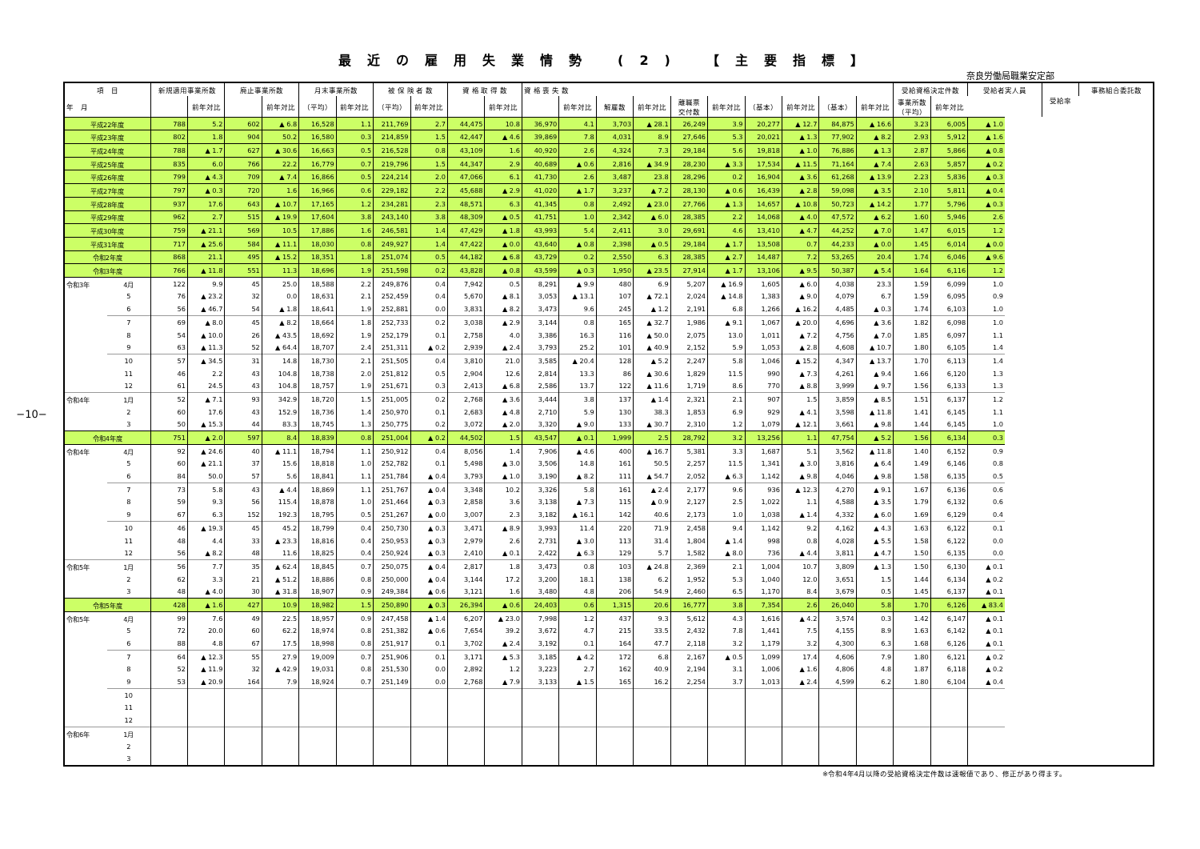−10−
最近の雇用失業情勢 (2) 【主要指標】
奈良労働局職業安定部
| 項 目 | | 新規適用事業所数 | | 廃止事業所数 | | 月末事業所数 | | 被 保 険 者 数 | | 資 格 取 得 数 | | 資 格 喪 失 数 | | | | | | | | | | 受給資格決定件数 | | 受給者実人員 | 受給率 | 事務組合委託数 |
| --- | --- | --- | --- | --- | --- | --- | --- | --- | --- | --- | --- | --- | --- | --- | --- | --- | --- | --- | --- | --- | --- | --- | --- | --- | --- | --- |
| 年 月 | | | 前年対比 | | 前年対比 | （平均） | 前年対比 | （平均） | 前年対比 | | 前年対比 | | 前年対比 | 解雇数 | 前年対比 | 離職票 交付数 | 前年対比 | （基本） | 前年対比 | （基本） | 前年対比 | 事業所数 （平均） | 前年対比 | | | |
| 平成22年度 | | 788 | 5.2 | 602 | ▲ 6.8 | 16,528 | 1.1 | 211,769 | 2.7 | 44,475 | 10.8 | 36,970 | 4.1 | 3,703 | ▲ 28.1 | 26,249 | 3.9 | 20,277 | ▲ 12.7 | 84,875 | ▲ 16.6 | 3.23 | 6,005 | ▲ 1.0 | | |
| 平成23年度 | | 802 | 1.8 | 904 | 50.2 | 16,580 | 0.3 | 214,859 | 1.5 | 42,447 | ▲ 4.6 | 39,869 | 7.8 | 4,031 | 8.9 | 27,646 | 5.3 | 20,021 | ▲ 1.3 | 77,902 | ▲ 8.2 | 2.93 | 5,912 | ▲ 1.6 | | |
| 平成24年度 | | 788 | ▲ 1.7 | 627 | ▲ 30.6 | 16,663 | 0.5 | 216,528 | 0.8 | 43,109 | 1.6 | 40,920 | 2.6 | 4,324 | 7.3 | 29,184 | 5.6 | 19,818 | ▲ 1.0 | 76,886 | ▲ 1.3 | 2.87 | 5,866 | ▲ 0.8 | | |
| 平成25年度 | | 835 | 6.0 | 766 | 22.2 | 16,779 | 0.7 | 219,796 | 1.5 | 44,347 | 2.9 | 40,689 | ▲ 0.6 | 2,816 | ▲ 34.9 | 28,230 | ▲ 3.3 | 17,534 | ▲ 11.5 | 71,164 | ▲ 7.4 | 2.63 | 5,857 | ▲ 0.2 | | |
| 平成26年度 | | 799 | ▲ 4.3 | 709 | ▲ 7.4 | 16,866 | 0.5 | 224,214 | 2.0 | 47,066 | 6.1 | 41,730 | 2.6 | 3,487 | 23.8 | 28,296 | 0.2 | 16,904 | ▲ 3.6 | 61,268 | ▲ 13.9 | 2.23 | 5,836 | ▲ 0.3 | | |
| 平成27年度 | | 797 | ▲ 0.3 | 720 | 1.6 | 16,966 | 0.6 | 229,182 | 2.2 | 45,688 | ▲ 2.9 | 41,020 | ▲ 1.7 | 3,237 | ▲ 7.2 | 28,130 | ▲ 0.6 | 16,439 | ▲ 2.8 | 59,098 | ▲ 3.5 | 2.10 | 5,811 | ▲ 0.4 | | |
| 平成28年度 | | 937 | 17.6 | 643 | ▲ 10.7 | 17,165 | 1.2 | 234,281 | 2.3 | 48,571 | 6.3 | 41,345 | 0.8 | 2,492 | ▲ 23.0 | 27,766 | ▲ 1.3 | 14,657 | ▲ 10.8 | 50,723 | ▲ 14.2 | 1.77 | 5,796 | ▲ 0.3 | | |
| 平成29年度 | | 962 | 2.7 | 515 | ▲ 19.9 | 17,604 | 3.8 | 243,140 | 3.8 | 48,309 | ▲ 0.5 | 41,751 | 1.0 | 2,342 | ▲ 6.0 | 28,385 | 2.2 | 14,068 | ▲ 4.0 | 47,572 | ▲ 6.2 | 1.60 | 5,946 | 2.6 | | |
| 平成30年度 | | 759 | ▲ 21.1 | 569 | 10.5 | 17,886 | 1.6 | 246,581 | 1.4 | 47,429 | ▲ 1.8 | 43,993 | 5.4 | 2,411 | 3.0 | 29,691 | 4.6 | 13,410 | ▲ 4.7 | 44,252 | ▲ 7.0 | 1.47 | 6,015 | 1.2 | | |
| 平成31年度 | | 717 | ▲ 25.6 | 584 | ▲ 11.1 | 18,030 | 0.8 | 249,927 | 1.4 | 47,422 | ▲ 0.0 | 43,640 | ▲ 0.8 | 2,398 | ▲ 0.5 | 29,184 | ▲ 1.7 | 13,508 | 0.7 | 44,233 | ▲ 0.0 | 1.45 | 6,014 | ▲ 0.0 | | |
| 令和2年度 | | 868 | 21.1 | 495 | ▲ 15.2 | 18,351 | 1.8 | 251,074 | 0.5 | 44,182 | ▲ 6.8 | 43,729 | 0.2 | 2,550 | 6.3 | 28,385 | ▲ 2.7 | 14,487 | 7.2 | 53,265 | 20.4 | 1.74 | 6,046 | ▲ 9.6 | | |
| 令和3年度 | | 766 | ▲ 11.8 | 551 | 11.3 | 18,696 | 1.9 | 251,598 | 0.2 | 43,828 | ▲ 0.8 | 43,599 | ▲ 0.3 | 1,950 | ▲ 23.5 | 27,914 | ▲ 1.7 | 13,106 | ▲ 9.5 | 50,387 | ▲ 5.4 | 1.64 | 6,116 | 1.2 | | |
| 令和3年 | 4月 | 122 | 9.9 | 45 | 25.0 | 18,588 | 2.2 | 249,876 | 0.4 | 7,942 | 0.5 | 8,291 | ▲ 9.9 | 480 | 6.9 | 5,207 | ▲ 16.9 | 1,605 | ▲ 6.0 | 4,038 | 23.3 | 1.59 | 6,099 | 1.0 | | |
| | 5 | 76 | ▲ 23.2 | 32 | 0.0 | 18,631 | 2.1 | 252,459 | 0.4 | 5,670 | ▲ 8.1 | 3,053 | ▲ 13.1 | 107 | ▲ 72.1 | 2,024 | ▲ 14.8 | 1,383 | ▲ 9.0 | 4,079 | 6.7 | 1.59 | 6,095 | 0.9 | | |
| | 6 | 56 | ▲ 46.7 | 54 | ▲ 1.8 | 18,641 | 1.9 | 252,881 | 0.0 | 3,831 | ▲ 8.2 | 3,473 | 9.6 | 245 | ▲ 1.2 | 2,191 | 6.8 | 1,266 | ▲ 16.2 | 4,485 | ▲ 0.3 | 1.74 | 6,103 | 1.0 | | |
| | 7 | 69 | ▲ 8.0 | 45 | ▲ 8.2 | 18,664 | 1.8 | 252,733 | 0.2 | 3,038 | ▲ 2.9 | 3,144 | 0.8 | 165 | ▲ 32.7 | 1,986 | ▲ 9.1 | 1,067 | ▲ 20.0 | 4,696 | ▲ 3.6 | 1.82 | 6,098 | 1.0 | | |
| | 8 | 54 | ▲ 10.0 | 26 | ▲ 43.5 | 18,692 | 1.9 | 252,179 | 0.1 | 2,758 | 4.0 | 3,386 | 16.3 | 116 | ▲ 50.0 | 2,075 | 13.0 | 1,011 | ▲ 7.2 | 4,756 | ▲ 7.0 | 1.85 | 6,097 | 1.1 | | |
| | 9 | 63 | ▲ 11.3 | 52 | ▲ 64.4 | 18,707 | 2.4 | 251,311 | ▲ 0.2 | 2,939 | ▲ 2.4 | 3,793 | 25.2 | 101 | ▲ 40.9 | 2,152 | 5.9 | 1,053 | ▲ 2.8 | 4,608 | ▲ 10.7 | 1.80 | 6,105 | 1.4 | | |
| | 10 | 57 | ▲ 34.5 | 31 | 14.8 | 18,730 | 2.1 | 251,505 | 0.4 | 3,810 | 21.0 | 3,585 | ▲ 20.4 | 128 | ▲ 5.2 | 2,247 | 5.8 | 1,046 | ▲ 15.2 | 4,347 | ▲ 13.7 | 1.70 | 6,113 | 1.4 | | |
| | 11 | 46 | 2.2 | 43 | 104.8 | 18,738 | 2.0 | 251,812 | 0.5 | 2,904 | 12.6 | 2,814 | 13.3 | 86 | ▲ 30.6 | 1,829 | 11.5 | 990 | ▲ 7.3 | 4,261 | ▲ 9.4 | 1.66 | 6,120 | 1.3 | | |
| | 12 | 61 | 24.5 | 43 | 104.8 | 18,757 | 1.9 | 251,671 | 0.3 | 2,413 | ▲ 6.8 | 2,586 | 13.7 | 122 | ▲ 11.6 | 1,719 | 8.6 | 770 | ▲ 8.8 | 3,999 | ▲ 9.7 | 1.56 | 6,133 | 1.3 | | |
| 令和4年 | 1月 | 52 | ▲ 7.1 | 93 | 342.9 | 18,720 | 1.5 | 251,005 | 0.2 | 2,768 | ▲ 3.6 | 3,444 | 3.8 | 137 | ▲ 1.4 | 2,321 | 2.1 | 907 | 1.5 | 3,859 | ▲ 8.5 | 1.51 | 6,137 | 1.2 | | |
| | 2 | 60 | 17.6 | 43 | 152.9 | 18,736 | 1.4 | 250,970 | 0.1 | 2,683 | ▲ 4.8 | 2,710 | 5.9 | 130 | 38.3 | 1,853 | 6.9 | 929 | ▲ 4.1 | 3,598 | ▲ 11.8 | 1.41 | 6,145 | 1.1 | | |
| | 3 | 50 | ▲ 15.3 | 44 | 83.3 | 18,745 | 1.3 | 250,775 | 0.2 | 3,072 | ▲ 2.0 | 3,320 | ▲ 9.0 | 133 | ▲ 30.7 | 2,310 | 1.2 | 1,079 | ▲ 12.1 | 3,661 | ▲ 9.8 | 1.44 | 6,145 | 1.0 | | |
| 令和4年度 | | 751 | ▲ 2.0 | 597 | 8.4 | 18,839 | 0.8 | 251,004 | ▲ 0.2 | 44,502 | 1.5 | 43,547 | ▲ 0.1 | 1,999 | 2.5 | 28,792 | 3.2 | 13,256 | 1.1 | 47,754 | ▲ 5.2 | 1.56 | 6,134 | 0.3 | | |
| 令和4年 | 4月 | 92 | ▲ 24.6 | 40 | ▲ 11.1 | 18,794 | 1.1 | 250,912 | 0.4 | 8,056 | 1.4 | 7,906 | ▲ 4.6 | 400 | ▲ 16.7 | 5,381 | 3.3 | 1,687 | 5.1 | 3,562 | ▲ 11.8 | 1.40 | 6,152 | 0.9 | | |
| | 5 | 60 | ▲ 21.1 | 37 | 15.6 | 18,818 | 1.0 | 252,782 | 0.1 | 5,498 | ▲ 3.0 | 3,506 | 14.8 | 161 | 50.5 | 2,257 | 11.5 | 1,341 | ▲ 3.0 | 3,816 | ▲ 6.4 | 1.49 | 6,146 | 0.8 | | |
| | 6 | 84 | 50.0 | 57 | 5.6 | 18,841 | 1.1 | 251,784 | ▲ 0.4 | 3,793 | ▲ 1.0 | 3,190 | ▲ 8.2 | 111 | ▲ 54.7 | 2,052 | ▲ 6.3 | 1,142 | ▲ 9.8 | 4,046 | ▲ 9.8 | 1.58 | 6,135 | 0.5 | | |
| | 7 | 73 | 5.8 | 43 | ▲ 4.4 | 18,869 | 1.1 | 251,767 | ▲ 0.4 | 3,348 | 10.2 | 3,326 | 5.8 | 161 | ▲ 2.4 | 2,177 | 9.6 | 936 | ▲ 12.3 | 4,270 | ▲ 9.1 | 1.67 | 6,136 | 0.6 | | |
| | 8 | 59 | 9.3 | 56 | 115.4 | 18,878 | 1.0 | 251,464 | ▲ 0.3 | 2,858 | 3.6 | 3,138 | ▲ 7.3 | 115 | ▲ 0.9 | 2,127 | 2.5 | 1,022 | 1.1 | 4,588 | ▲ 3.5 | 1.79 | 6,132 | 0.6 | | |
| | 9 | 67 | 6.3 | 152 | 192.3 | 18,795 | 0.5 | 251,267 | ▲ 0.0 | 3,007 | 2.3 | 3,182 | ▲ 16.1 | 142 | 40.6 | 2,173 | 1.0 | 1,038 | ▲ 1.4 | 4,332 | ▲ 6.0 | 1.69 | 6,129 | 0.4 | | |
| | 10 | 46 | ▲ 19.3 | 45 | 45.2 | 18,799 | 0.4 | 250,730 | ▲ 0.3 | 3,471 | ▲ 8.9 | 3,993 | 11.4 | 220 | 71.9 | 2,458 | 9.4 | 1,142 | 9.2 | 4,162 | ▲ 4.3 | 1.63 | 6,122 | 0.1 | | |
| | 11 | 48 | 4.4 | 33 | ▲ 23.3 | 18,816 | 0.4 | 250,953 | ▲ 0.3 | 2,979 | 2.6 | 2,731 | ▲ 3.0 | 113 | 31.4 | 1,804 | ▲ 1.4 | 998 | 0.8 | 4,028 | ▲ 5.5 | 1.58 | 6,122 | 0.0 | | |
| | 12 | 56 | ▲ 8.2 | 48 | 11.6 | 18,825 | 0.4 | 250,924 | ▲ 0.3 | 2,410 | ▲ 0.1 | 2,422 | ▲ 6.3 | 129 | 5.7 | 1,582 | ▲ 8.0 | 736 | ▲ 4.4 | 3,811 | ▲ 4.7 | 1.50 | 6,135 | 0.0 | | |
| 令和5年 | 1月 | 56 | 7.7 | 35 | ▲ 62.4 | 18,845 | 0.7 | 250,075 | ▲ 0.4 | 2,817 | 1.8 | 3,473 | 0.8 | 103 | ▲ 24.8 | 2,369 | 2.1 | 1,004 | 10.7 | 3,809 | ▲ 1.3 | 1.50 | 6,130 | ▲ 0.1 | | |
| | 2 | 62 | 3.3 | 21 | ▲ 51.2 | 18,886 | 0.8 | 250,000 | ▲ 0.4 | 3,144 | 17.2 | 3,200 | 18.1 | 138 | 6.2 | 1,952 | 5.3 | 1,040 | 12.0 | 3,651 | 1.5 | 1.44 | 6,134 | ▲ 0.2 | | |
| | 3 | 48 | ▲ 4.0 | 30 | ▲ 31.8 | 18,907 | 0.9 | 249,384 | ▲ 0.6 | 3,121 | 1.6 | 3,480 | 4.8 | 206 | 54.9 | 2,460 | 6.5 | 1,170 | 8.4 | 3,679 | 0.5 | 1.45 | 6,137 | ▲ 0.1 | | |
| 令和5年度 | | 428 | ▲ 1.6 | 427 | 10.9 | 18,982 | 1.5 | 250,890 | ▲ 0.3 | 26,394 | ▲ 0.6 | 24,403 | 0.6 | 1,315 | 20.6 | 16,777 | 3.8 | 7,354 | 2.6 | 26,040 | 5.8 | 1.70 | 6,126 | ▲ 83.4 | | |
| 令和5年 | 4月 | 99 | 7.6 | 49 | 22.5 | 18,957 | 0.9 | 247,458 | ▲ 1.4 | 6,207 | ▲ 23.0 | 7,998 | 1.2 | 437 | 9.3 | 5,612 | 4.3 | 1,616 | ▲ 4.2 | 3,574 | 0.3 | 1.42 | 6,147 | ▲ 0.1 | | |
| | 5 | 72 | 20.0 | 60 | 62.2 | 18,974 | 0.8 | 251,382 | ▲ 0.6 | 7,654 | 39.2 | 3,672 | 4.7 | 215 | 33.5 | 2,432 | 7.8 | 1,441 | 7.5 | 4,155 | 8.9 | 1.63 | 6,142 | ▲ 0.1 | | |
| | 6 | 88 | 4.8 | 67 | 17.5 | 18,998 | 0.8 | 251,917 | 0.1 | 3,702 | ▲ 2.4 | 3,192 | 0.1 | 164 | 47.7 | 2,118 | 3.2 | 1,179 | 3.2 | 4,300 | 6.3 | 1.68 | 6,126 | ▲ 0.1 | | |
| | 7 | 64 | ▲ 12.3 | 55 | 27.9 | 19,009 | 0.7 | 251,906 | 0.1 | 3,171 | ▲ 5.3 | 3,185 | ▲ 4.2 | 172 | 6.8 | 2,167 | ▲ 0.5 | 1,099 | 17.4 | 4,606 | 7.9 | 1.80 | 6,121 | ▲ 0.2 | | |
| | 8 | 52 | ▲ 11.9 | 32 | ▲ 42.9 | 19,031 | 0.8 | 251,530 | 0.0 | 2,892 | 1.2 | 3,223 | 2.7 | 162 | 40.9 | 2,194 | 3.1 | 1,006 | ▲ 1.6 | 4,806 | 4.8 | 1.87 | 6,118 | ▲ 0.2 | | |
| | 9 | 53 | ▲ 20.9 | 164 | 7.9 | 18,924 | 0.7 | 251,149 | 0.0 | 2,768 | ▲ 7.9 | 3,133 | ▲ 1.5 | 165 | 16.2 | 2,254 | 3.7 | 1,013 | ▲ 2.4 | 4,599 | 6.2 | 1.80 | 6,104 | ▲ 0.4 | | |
| | 10 | | | | | | | | | | | | | | | | | | | | | | | | | |
| | 11 | | | | | | | | | | | | | | | | | | | | | | | | | |
| | 12 | | | | | | | | | | | | | | | | | | | | | | | | | |
| 令和6年 | 1月 | | | | | | | | | | | | | | | | | | | | | | | | | |
| | 2 | | | | | | | | | | | | | | | | | | | | | | | | | |
| | 3 | | | | | | | | | | | | | | | | | | | | | | | | | |
※令和4年4月以降の受給資格決定件数は速報値であり、修正があり得ます。